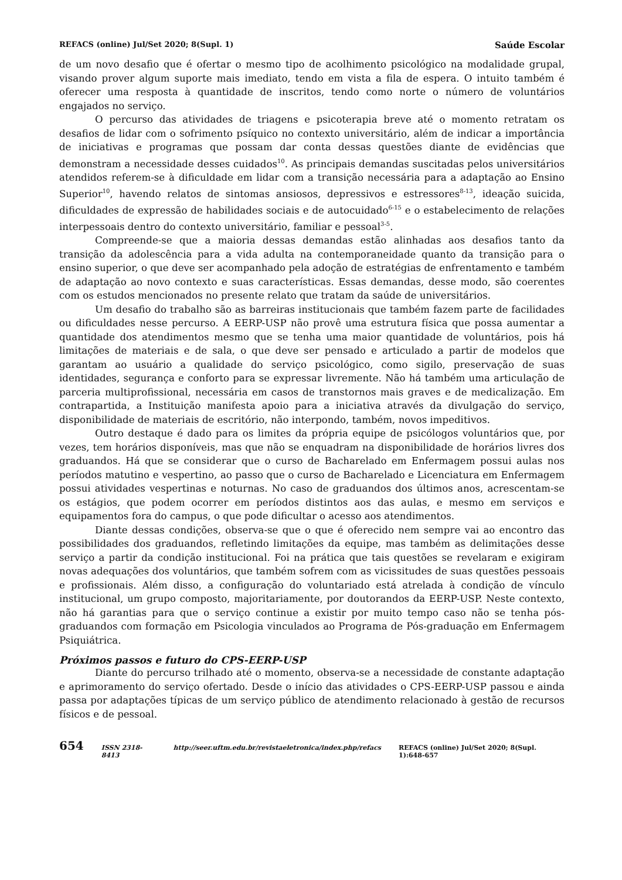REFACS (online) Jul/Set 2020; 8(Supl. 1) Saúde Escolar
de um novo desafio que é ofertar o mesmo tipo de acolhimento psicológico na modalidade grupal, visando prover algum suporte mais imediato, tendo em vista a fila de espera. O intuito também é oferecer uma resposta à quantidade de inscritos, tendo como norte o número de voluntários engajados no serviço.
O percurso das atividades de triagens e psicoterapia breve até o momento retratam os desafios de lidar com o sofrimento psíquico no contexto universitário, além de indicar a importância de iniciativas e programas que possam dar conta dessas questões diante de evidências que demonstram a necessidade desses cuidados<sup>10</sup>. As principais demandas suscitadas pelos universitários atendidos referem-se à dificuldade em lidar com a transição necessária para a adaptação ao Ensino Superior<sup>10</sup>, havendo relatos de sintomas ansiosos, depressivos e estressores<sup>8-13</sup>, ideação suicida, dificuldades de expressão de habilidades sociais e de autocuidado<sup>6-15</sup> e o estabelecimento de relações interpessoais dentro do contexto universitário, familiar e pessoal<sup>3-5</sup>.
Compreende-se que a maioria dessas demandas estão alinhadas aos desafios tanto da transição da adolescência para a vida adulta na contemporaneidade quanto da transição para o ensino superior, o que deve ser acompanhado pela adoção de estratégias de enfrentamento e também de adaptação ao novo contexto e suas características. Essas demandas, desse modo, são coerentes com os estudos mencionados no presente relato que tratam da saúde de universitários.
Um desafio do trabalho são as barreiras institucionais que também fazem parte de facilidades ou dificuldades nesse percurso. A EERP-USP não provê uma estrutura física que possa aumentar a quantidade dos atendimentos mesmo que se tenha uma maior quantidade de voluntários, pois há limitações de materiais e de sala, o que deve ser pensado e articulado a partir de modelos que garantam ao usuário a qualidade do serviço psicológico, como sigilo, preservação de suas identidades, segurança e conforto para se expressar livremente. Não há também uma articulação de parceria multiprofissional, necessária em casos de transtornos mais graves e de medicalização. Em contrapartida, a Instituição manifesta apoio para a iniciativa através da divulgação do serviço, disponibilidade de materiais de escritório, não interpondo, também, novos impeditivos.
Outro destaque é dado para os limites da própria equipe de psicólogos voluntários que, por vezes, tem horários disponíveis, mas que não se enquadram na disponibilidade de horários livres dos graduandos. Há que se considerar que o curso de Bacharelado em Enfermagem possui aulas nos períodos matutino e vespertino, ao passo que o curso de Bacharelado e Licenciatura em Enfermagem possui atividades vespertinas e noturnas. No caso de graduandos dos últimos anos, acrescentam-se os estágios, que podem ocorrer em períodos distintos aos das aulas, e mesmo em serviços e equipamentos fora do campus, o que pode dificultar o acesso aos atendimentos.
Diante dessas condições, observa-se que o que é oferecido nem sempre vai ao encontro das possibilidades dos graduandos, refletindo limitações da equipe, mas também as delimitações desse serviço a partir da condição institucional. Foi na prática que tais questões se revelaram e exigiram novas adequações dos voluntários, que também sofrem com as vicissitudes de suas questões pessoais e profissionais. Além disso, a configuração do voluntariado está atrelada à condição de vínculo institucional, um grupo composto, majoritariamente, por doutorandos da EERP-USP. Neste contexto, não há garantias para que o serviço continue a existir por muito tempo caso não se tenha pós-graduandos com formação em Psicologia vinculados ao Programa de Pós-graduação em Enfermagem Psiquiátrica.
Próximos passos e futuro do CPS-EERP-USP
Diante do percurso trilhado até o momento, observa-se a necessidade de constante adaptação e aprimoramento do serviço ofertado. Desde o início das atividades o CPS-EERP-USP passou e ainda passa por adaptações típicas de um serviço público de atendimento relacionado à gestão de recursos físicos e de pessoal.
654 ISSN 2318-8413 http://seer.uftm.edu.br/revistaeletronica/index.php/refacs REFACS (online) Jul/Set 2020; 8(Supl. 1):648-657